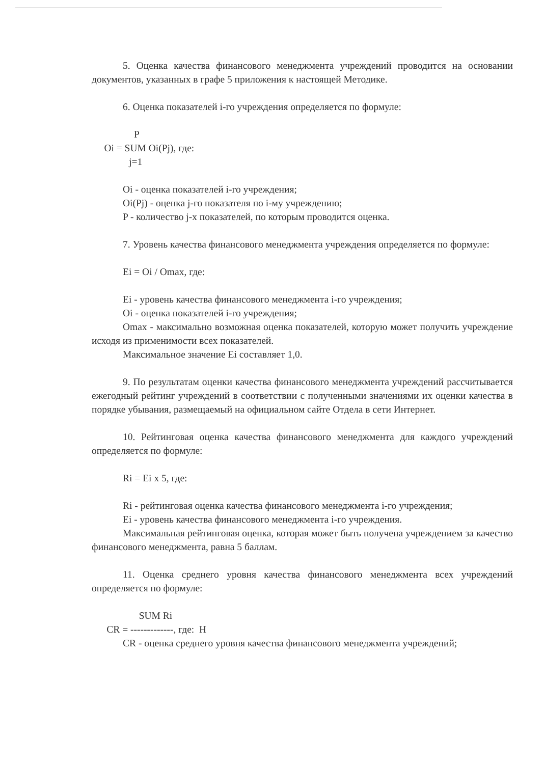5. Оценка качества финансового менеджмента учреждений проводится на основании документов, указанных в графе 5 приложения к настоящей Методике.
6. Оценка показателей i-го учреждения определяется по формуле:
                 P
     Oi = SUM Oi(Pj), где:
               j=1
Oi - оценка показателей i-го учреждения;
Oi(Pj) - оценка j-го показателя по i-му учреждению;
P - количество j-х показателей, по которым проводится оценка.
7. Уровень качества финансового менеджмента учреждения определяется по формуле:
Ei = Oi / Omax, где:
Ei - уровень качества финансового менеджмента i-го учреждения;
Oi - оценка показателей i-го учреждения;
Omax - максимально возможная оценка показателей, которую может получить учреждение исходя из применимости всех показателей.
Максимальное значение Ei составляет 1,0.
9. По результатам оценки качества финансового менеджмента учреждений рассчитывается ежегодный рейтинг учреждений в соответствии с полученными значениями их оценки качества в порядке убывания, размещаемый на официальном сайте Отдела в сети Интернет.
10. Рейтинговая оценка качества финансового менеджмента для каждого учреждений определяется по формуле:
Ri = Ei x 5, где:
Ri - рейтинговая оценка качества финансового менеджмента i-го учреждения;
Ei - уровень качества финансового менеджмента i-го учреждения.
Максимальная рейтинговая оценка, которая может быть получена учреждением за качество финансового менеджмента, равна 5 баллам.
11. Оценка среднего уровня качества финансового менеджмента всех учреждений определяется по формуле:
                   SUM Ri
      CR = -------------, где:  H
CR - оценка среднего уровня качества финансового менеджмента учреждений;